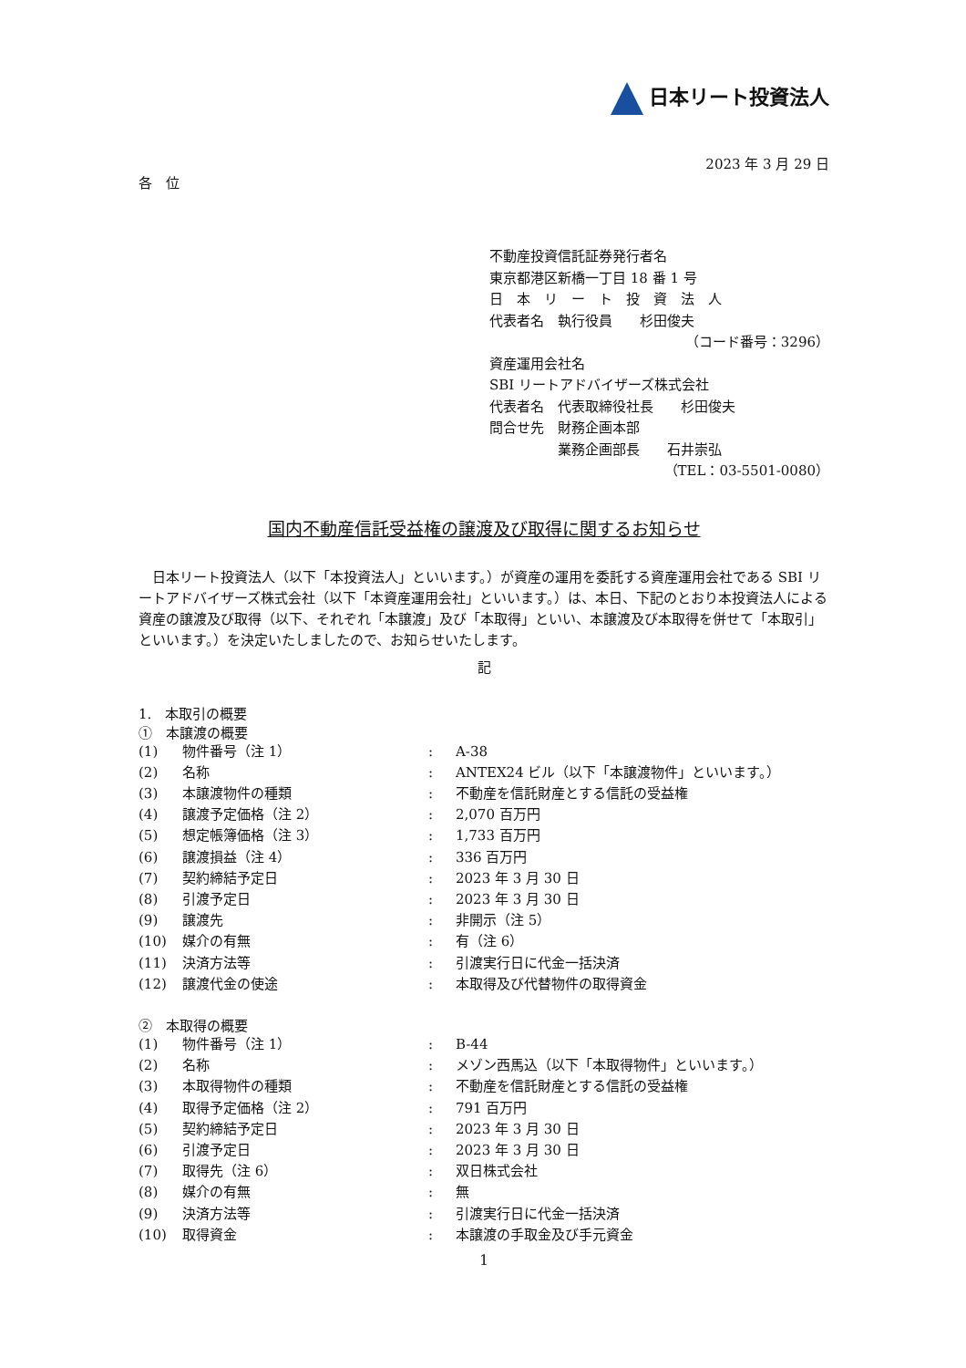日本リート投資法人
2023 年 3 月 29 日
各　位
不動産投資信託証券発行者名
東京都港区新橋一丁目 18 番 1 号
日　本　リ　ー　ト　投　資　法　人
代表者名　執行役員　　杉田俊夫
（コード番号：3296）
資産運用会社名
SBI リートアドバイザーズ株式会社
代表者名　代表取締役社長　　杉田俊夫
問合せ先　財務企画本部
　　　　　業務企画部長　　石井崇弘
（TEL：03-5501-0080）
国内不動産信託受益権の譲渡及び取得に関するお知らせ
日本リート投資法人（以下「本投資法人」といいます。）が資産の運用を委託する資産運用会社である SBI リートアドバイザーズ株式会社（以下「本資産運用会社」といいます。）は、本日、下記のとおり本投資法人による資産の譲渡及び取得（以下、それぞれ「本譲渡」及び「本取得」といい、本譲渡及び本取得を併せて「本取引」といいます。）を決定いたしましたので、お知らせいたします。
記
1.　本取引の概要
①　本譲渡の概要
| (1) | 物件番号（注 1） | : | A-38 |
| (2) | 名称 | : | ANTEX24 ビル（以下「本譲渡物件」といいます。） |
| (3) | 本譲渡物件の種類 | : | 不動産を信託財産とする信託の受益権 |
| (4) | 譲渡予定価格（注 2） | : | 2,070 百万円 |
| (5) | 想定帳簿価格（注 3） | : | 1,733 百万円 |
| (6) | 譲渡損益（注 4） | : | 336 百万円 |
| (7) | 契約締結予定日 | : | 2023 年 3 月 30 日 |
| (8) | 引渡予定日 | : | 2023 年 3 月 30 日 |
| (9) | 譲渡先 | : | 非開示（注 5） |
| (10) | 媒介の有無 | : | 有（注 6） |
| (11) | 決済方法等 | : | 引渡実行日に代金一括決済 |
| (12) | 譲渡代金の使途 | : | 本取得及び代替物件の取得資金 |
②　本取得の概要
| (1) | 物件番号（注 1） | : | B-44 |
| (2) | 名称 | : | メゾン西馬込（以下「本取得物件」といいます。） |
| (3) | 本取得物件の種類 | : | 不動産を信託財産とする信託の受益権 |
| (4) | 取得予定価格（注 2） | : | 791 百万円 |
| (5) | 契約締結予定日 | : | 2023 年 3 月 30 日 |
| (6) | 引渡予定日 | : | 2023 年 3 月 30 日 |
| (7) | 取得先（注 6） | : | 双日株式会社 |
| (8) | 媒介の有無 | : | 無 |
| (9) | 決済方法等 | : | 引渡実行日に代金一括決済 |
| (10) | 取得資金 | : | 本譲渡の手取金及び手元資金 |
1